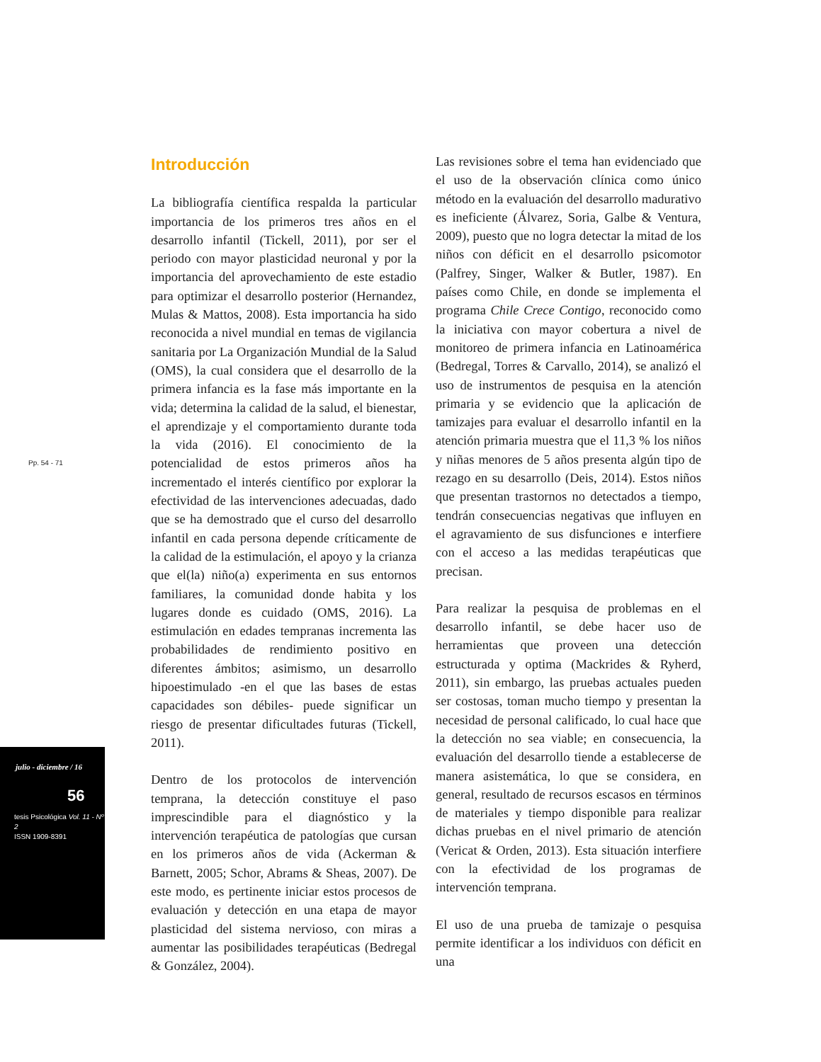Pp. 54 - 71
julio - diciembre / 16
56
tesis Psicológica Vol. 11 - Nº 2
ISSN 1909-8391
Introducción
La bibliografía científica respalda la particular importancia de los primeros tres años en el desarrollo infantil (Tickell, 2011), por ser el periodo con mayor plasticidad neuronal y por la importancia del aprovechamiento de este estadio para optimizar el desarrollo posterior (Hernandez, Mulas & Mattos, 2008). Esta importancia ha sido reconocida a nivel mundial en temas de vigilancia sanitaria por La Organización Mundial de la Salud (OMS), la cual considera que el desarrollo de la primera infancia es la fase más importante en la vida; determina la calidad de la salud, el bienestar, el aprendizaje y el comportamiento durante toda la vida (2016). El conocimiento de la potencialidad de estos primeros años ha incrementado el interés científico por explorar la efectividad de las intervenciones adecuadas, dado que se ha demostrado que el curso del desarrollo infantil en cada persona depende críticamente de la calidad de la estimulación, el apoyo y la crianza que el(la) niño(a) experimenta en sus entornos familiares, la comunidad donde habita y los lugares donde es cuidado (OMS, 2016). La estimulación en edades tempranas incrementa las probabilidades de rendimiento positivo en diferentes ámbitos; asimismo, un desarrollo hipoestimulado -en el que las bases de estas capacidades son débiles- puede significar un riesgo de presentar dificultades futuras (Tickell, 2011).
Dentro de los protocolos de intervención temprana, la detección constituye el paso imprescindible para el diagnóstico y la intervención terapéutica de patologías que cursan en los primeros años de vida (Ackerman & Barnett, 2005; Schor, Abrams & Sheas, 2007). De este modo, es pertinente iniciar estos procesos de evaluación y detección en una etapa de mayor plasticidad del sistema nervioso, con miras a aumentar las posibilidades terapéuticas (Bedregal & González, 2004).
Las revisiones sobre el tema han evidenciado que el uso de la observación clínica como único método en la evaluación del desarrollo madurativo es ineficiente (Álvarez, Soria, Galbe & Ventura, 2009), puesto que no logra detectar la mitad de los niños con déficit en el desarrollo psicomotor (Palfrey, Singer, Walker & Butler, 1987). En países como Chile, en donde se implementa el programa Chile Crece Contigo, reconocido como la iniciativa con mayor cobertura a nivel de monitoreo de primera infancia en Latinoamérica (Bedregal, Torres & Carvallo, 2014), se analizó el uso de instrumentos de pesquisa en la atención primaria y se evidencio que la aplicación de tamizajes para evaluar el desarrollo infantil en la atención primaria muestra que el 11,3 % los niños y niñas menores de 5 años presenta algún tipo de rezago en su desarrollo (Deis, 2014). Estos niños que presentan trastornos no detectados a tiempo, tendrán consecuencias negativas que influyen en el agravamiento de sus disfunciones e interfiere con el acceso a las medidas terapéuticas que precisan.
Para realizar la pesquisa de problemas en el desarrollo infantil, se debe hacer uso de herramientas que proveen una detección estructurada y optima (Mackrides & Ryherd, 2011), sin embargo, las pruebas actuales pueden ser costosas, toman mucho tiempo y presentan la necesidad de personal calificado, lo cual hace que la detección no sea viable; en consecuencia, la evaluación del desarrollo tiende a establecerse de manera asistemática, lo que se considera, en general, resultado de recursos escasos en términos de materiales y tiempo disponible para realizar dichas pruebas en el nivel primario de atención (Vericat & Orden, 2013). Esta situación interfiere con la efectividad de los programas de intervención temprana.
El uso de una prueba de tamizaje o pesquisa permite identificar a los individuos con déficit en una